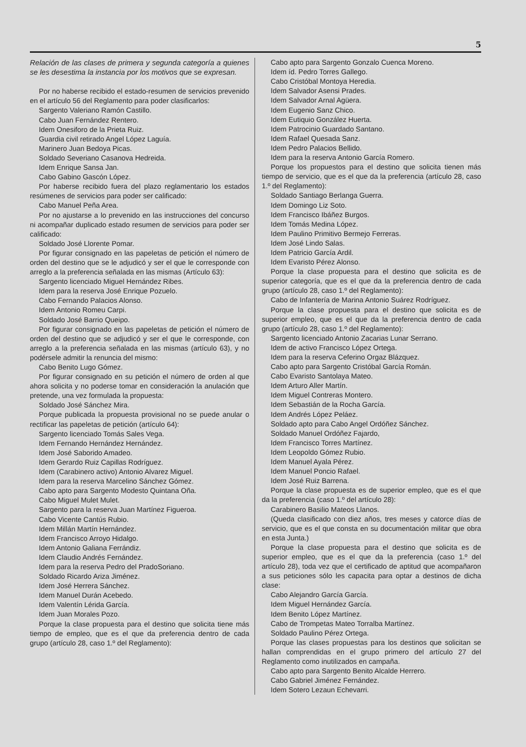5
Relación de las clases de primera y segunda categoría a quienes se les desestima la instancia por los motivos que se expresan.
Por no haberse recibido el estado-resumen de servicios prevenido en el artículo 56 del Reglamento para poder clasificarlos:
Sargento Valeriano Ramón Castillo.
Cabo Juan Fernández Rentero.
Idem Onesiforo de la Prieta Ruiz.
Guardia civil retirado Angel López Laguía.
Marinero Juan Bedoya Picas.
Soldado Severiano Casanova Hedreida.
Idem Enrique Sansa Jan.
Cabo Gabino Gascón López.
Por haberse recibido fuera del plazo reglamentario los estados resúmenes de servicios para poder ser calificado:
Cabo Manuel Peña Area.
Por no ajustarse a lo prevenido en las instrucciones del concurso ni acompañar duplicado estado resumen de servicios para poder ser calificado:
Soldado José Llorente Pomar.
Por figurar consignado en las papeletas de petición el número de orden del destino que se le adjudicó y ser el que le corresponde con arreglo a la preferencia señalada en las mismas (Artículo 63):
Sargento licenciado Miguel Hernández Ribes.
Idem para la reserva José Enrique Pozuelo.
Cabo Fernando Palacios Alonso.
Idem Antonio Romeu Carpi.
Soldado José Barrio Queipo.
Por figurar consignado en las papeletas de petición el número de orden del destino que se adjudicó y ser el que le corresponde, con arreglo a la preferencia señalada en las mismas (artículo 63), y no podérsele admitir la renuncia del mismo:
Cabo Benito Lugo Gómez.
Por figurar consignado en su petición el número de orden al que ahora solicita y no poderse tomar en consideración la anulación que pretende, una vez formulada la propuesta:
Soldado José Sánchez Mira.
Porque publicada la propuesta provisional no se puede anular o rectificar las papeletas de petición (artículo 64):
Sargento licenciado Tomás Sales Vega.
Idem Fernando Hernández Hernández.
Idem José Saborido Amadeo.
Idem Gerardo Ruiz Capillas Rodríguez.
Idem (Carabinero activo) Antonio Alvarez Miguel.
Idem para la reserva Marcelino Sánchez Gómez.
Cabo apto para Sargento Modesto Quintana Oña.
Cabo Miguel Mulet Mulet.
Sargento para la reserva Juan Martínez Figueroa.
Cabo Vicente Cantús Rubio.
Idem Millán Martín Hernández.
Idem Francisco Arroyo Hidalgo.
Idem Antonio Galiana Ferrándiz.
Idem Claudio Andrés Fernández.
Idem para la reserva Pedro del PradoSoriano.
Soldado Ricardo Ariza Jiménez.
Idem José Herrera Sánchez.
Idem Manuel Durán Acebedo.
Idem Valentín Lérida García.
Idem Juan Morales Pozo.
Porque la clase propuesta para el destino que solicita tiene más tiempo de empleo, que es el que da preferencia dentro de cada grupo (artículo 28, caso 1.º del Reglamento):
Cabo apto para Sargento Gonzalo Cuenca Moreno.
Idem íd. Pedro Torres Gallego.
Cabo Cristóbal Montoya Heredia.
Idem Salvador Asensi Prades.
Idem Salvador Arnal Agüera.
Idem Eugenio Sanz Chico.
Idem Eutiquio González Huerta.
Idem Patrocinio Guardado Santano.
Idem Rafael Quesada Sanz.
Idem Pedro Palacios Bellido.
Idem para la reserva Antonio García Romero.
Porque los propuestos para el destino que solicita tienen más tiempo de servicio, que es el que da la preferencia (artículo 28, caso 1.º del Reglamento):
Soldado Santiago Berlanga Guerra.
Idem Domingo Liz Soto.
Idem Francisco Ibáñez Burgos.
Idem Tomás Medina López.
Idem Paulino Primitivo Bermejo Ferreras.
Idem José Lindo Salas.
Idem Patricio García Ardil.
Idem Evaristo Pérez Alonso.
Porque la clase propuesta para el destino que solicita es de superior categoría, que es el que da la preferencia dentro de cada grupo (artículo 28, caso 1.º del Reglamento):
Cabo de Infantería de Marina Antonio Suárez Rodríguez.
Porque la clase propuesta para el destino que solicita es de superior empleo, que es el que da la preferencia dentro de cada grupo (artículo 28, caso 1.º del Reglamento):
Sargento licenciado Antonio Zacarias Lunar Serrano.
Idem de activo Francisco López Ortega.
Idem para la reserva Ceferino Orgaz Blázquez.
Cabo apto para Sargento Cristóbal García Román.
Cabo Evaristo Santolaya Mateo.
Idem Arturo Aller Martín.
Idem Miguel Contreras Montero.
Idem Sebastián de la Rocha García.
Idem Andrés López Peláez.
Soldado apto para Cabo Angel Ordóñez Sánchez.
Soldado Manuel Ordóñez Fajardo,
Idem Francisco Torres Martínez.
Idem Leopoldo Gómez Rubio.
Idem Manuel Ayala Pérez.
Idem Manuel Poncio Rafael.
Idem José Ruiz Barrena.
Porque la clase propuesta es de superior empleo, que es el que da la preferencia (caso 1.º del artículo 28):
Carabinero Basilio Mateos Llanos.
(Queda clasificado con diez años, tres meses y catorce días de servicio, que es el que consta en su documentación militar que obra en esta Junta.)
Porque la clase propuesta para el destino que solicita es de superior empleo, que es el que da la preferencia (caso 1.º del artículo 28), toda vez que el certificado de aptitud que acompañaron a sus peticiones sólo les capacita para optar a destinos de dicha clase:
Cabo Alejandro García García.
Idem Miguel Hernández García.
Idem Benito López Martínez.
Cabo de Trompetas Mateo Torralba Martínez.
Soldado Paulino Pérez Ortega.
Porque las clases propuestas para los destinos que solicitan se hallan comprendidas en el grupo primero del artículo 27 del Reglamento como inutilizados en campaña.
Cabo apto para Sargento Benito Alcalde Herrero.
Cabo Gabriel Jiménez Fernández.
Idem Sotero Lezaun Echevarri.